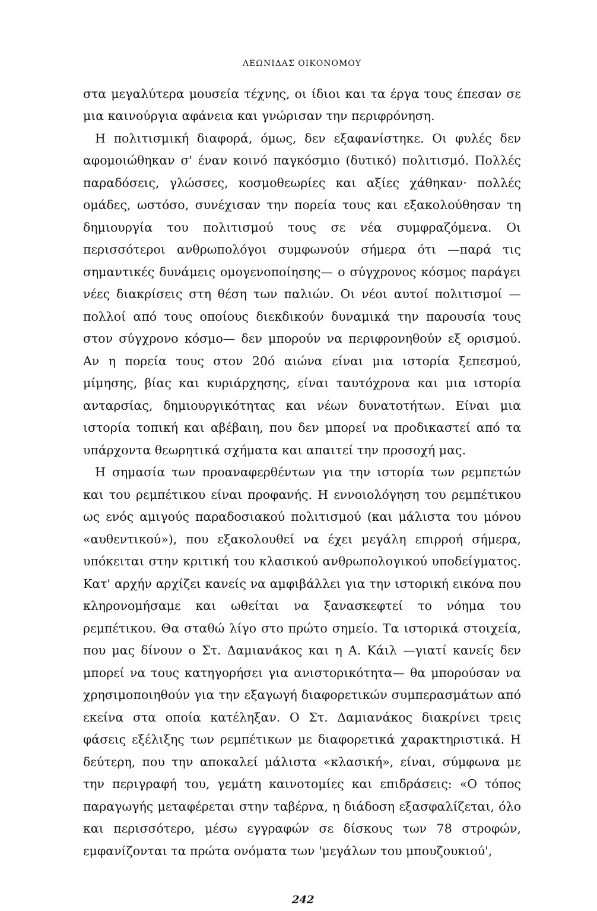ΛΕΩΝΙΔΑΣ ΟΙΚΟΝΟΜΟΥ
στα μεγαλύτερα μουσεία τέχνης, οι ίδιοι και τα έργα τους έπεσαν σε μια καινούργια αφάνεια και γνώρισαν την περιφρόνηση.
Η πολιτισμική διαφορά, όμως, δεν εξαφανίστηκε. Οι φυλές δεν αφομοιώθηκαν σ' έναν κοινό παγκόσμιο (δυτικό) πολιτισμό. Πολλές παραδόσεις, γλώσσες, κοσμοθεωρίες και αξίες χάθηκαν· πολλές ομάδες, ωστόσο, συνέχισαν την πορεία τους και εξακολούθησαν τη δημιουργία του πολιτισμού τους σε νέα συμφραζόμενα. Οι περισσότεροι ανθρωπολόγοι συμφωνούν σήμερα ότι —παρά τις σημαντικές δυνάμεις ομογενοποίησης— ο σύγχρονος κόσμος παράγει νέες διακρίσεις στη θέση των παλιών. Οι νέοι αυτοί πολιτισμοί —πολλοί από τους οποίους διεκδικούν δυναμικά την παρουσία τους στον σύγχρονο κόσμο— δεν μπορούν να περιφρονηθούν εξ ορισμού. Αν η πορεία τους στον 20ό αιώνα είναι μια ιστορία ξεπεσμού, μίμησης, βίας και κυριάρχησης, είναι ταυτόχρονα και μια ιστορία ανταρσίας, δημιουργικότητας και νέων δυνατοτήτων. Είναι μια ιστορία τοπική και αβέβαιη, που δεν μπορεί να προδικαστεί από τα υπάρχοντα θεωρητικά σχήματα και απαιτεί την προσοχή μας.
Η σημασία των προαναφερθέντων για την ιστορία των ρεμπετών και του ρεμπέτικου είναι προφανής. Η εννοιολόγηση του ρεμπέτικου ως ενός αμιγούς παραδοσιακού πολιτισμού (και μάλιστα του μόνου «αυθεντικού»), που εξακολουθεί να έχει μεγάλη επιρροή σήμερα, υπόκειται στην κριτική του κλασικού ανθρωπολογικού υποδείγματος. Κατ' αρχήν αρχίζει κανείς να αμφιβάλλει για την ιστορική εικόνα που κληρονομήσαμε και ωθείται να ξανασκεφτεί το νόημα του ρεμπέτικου. Θα σταθώ λίγο στο πρώτο σημείο. Τα ιστορικά στοιχεία, που μας δίνουν ο Στ. Δαμιανάκος και η Α. Κάιλ —γιατί κανείς δεν μπορεί να τους κατηγορήσει για ανιστορικότητα— θα μπορούσαν να χρησιμοποιηθούν για την εξαγωγή διαφορετικών συμπερασμάτων από εκείνα στα οποία κατέληξαν. Ο Στ. Δαμιανάκος διακρίνει τρεις φάσεις εξέλιξης των ρεμπέτικων με διαφορετικά χαρακτηριστικά. Η δεύτερη, που την αποκαλεί μάλιστα «κλασική», είναι, σύμφωνα με την περιγραφή του, γεμάτη καινοτομίες και επιδράσεις: «Ο τόπος παραγωγής μεταφέρεται στην ταβέρνα, η διάδοση εξασφαλίζεται, όλο και περισσότερο, μέσω εγγραφών σε δίσκους των 78 στροφών, εμφανίζονται τα πρώτα ονόματα των 'μεγάλων του μπουζουκιού',
242